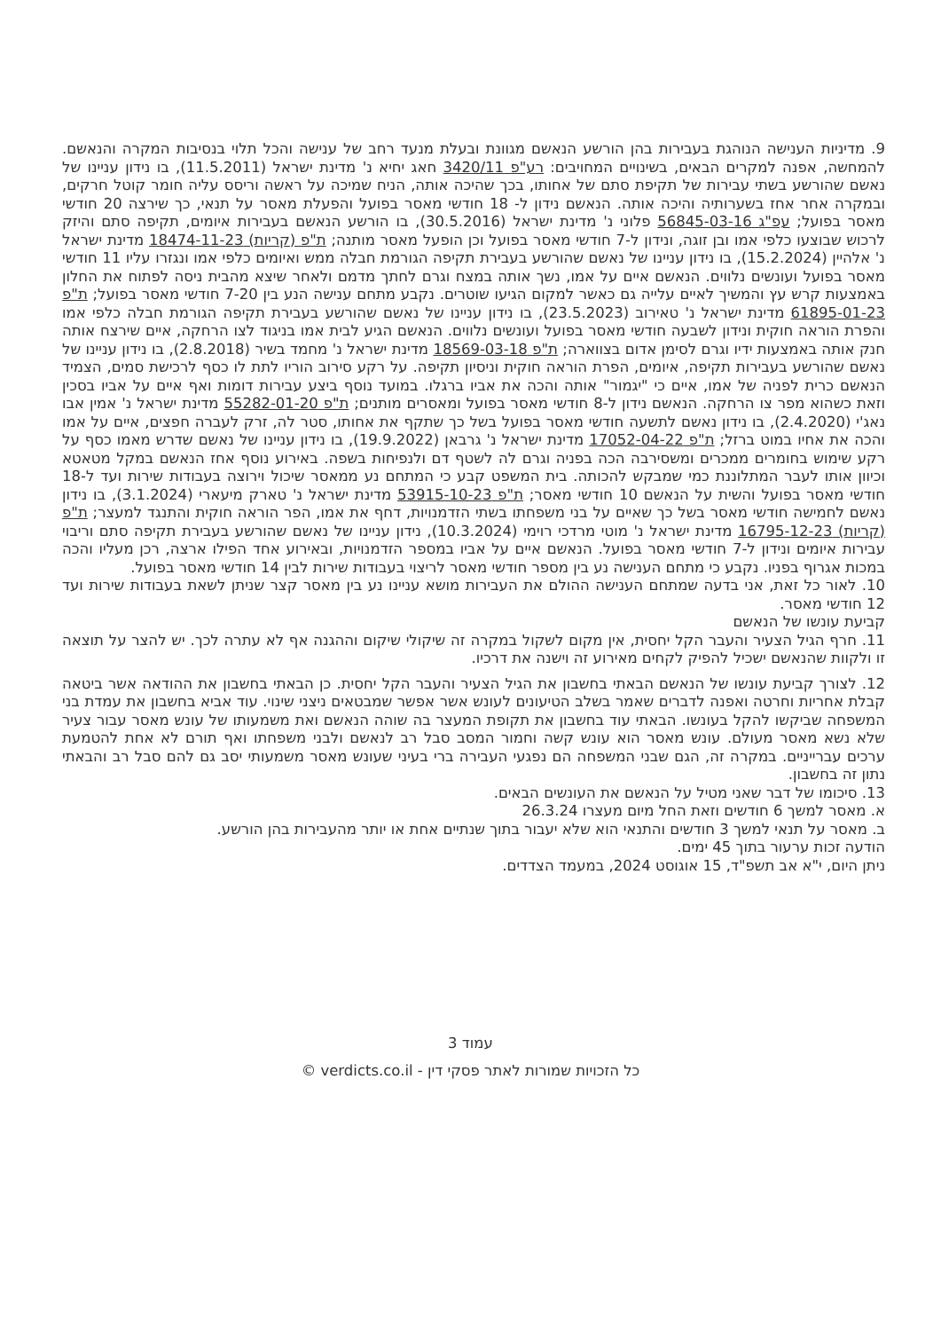9. מדיניות הענישה הנוהגת בעבירות בהן הורשע הנאשם מגוונת ובעלת מנעד רחב של ענישה והכל תלוי בנסיבות המקרה והנאשם. להמחשה, אפנה למקרים הבאים, בשינויים המחויבים: רע"פ 3420/11 חאג יחיא נ' מדינת ישראל (11.5.2011), בו נידון עניינו של נאשם שהורשע בשתי עבירות של תקיפת סתם של אחותו, בכך שהיכה אותה, הניח שמיכה על ראשה וריסס עליה חומר קוטל חרקים, ובמקרה אחר אחז בשערותיה והיכה אותה. הנאשם נידון ל- 18 חודשי מאסר בפועל והפעלת מאסר על תנאי, כך שירצה 20 חודשי מאסר בפועל; עפ"ג 56845-03-16 פלוני נ' מדינת ישראל (30.5.2016), בו הורשע הנאשם בעבירות איומים, תקיפה סתם והיזק לרכוש שבוצעו כלפי אמו ובן זוגה, ונידון ל-7 חודשי מאסר בפועל וכן הופעל מאסר מותנה; ת"פ (קריות) 18474-11-23 מדינת ישראל נ' אלהיין (15.2.2024), בו נידון עניינו של נאשם שהורשע בעבירת תקיפה הגורמת חבלה ממש ואיומים כלפי אמו ונגזרו עליו 11 חודשי מאסר בפועל ועונשים נלווים. הנאשם איים על אמו, נשך אותה במצח וגרם לחתך מדמם ולאחר שיצא מהבית ניסה לפתוח את החלון באמצעות קרש עץ והמשיך לאיים עלייה גם כאשר למקום הגיעו שוטרים. נקבע מתחם ענישה הנע בין 7-20 חודשי מאסר בפועל; ת"פ 61895-01-23 מדינת ישראל נ' טאירוב (23.5.2023), בו נידון עניינו של נאשם שהורשע בעבירת תקיפה הגורמת חבלה כלפי אמו והפרת הוראה חוקית ונידון לשבעה חודשי מאסר בפועל ועונשים נלווים. הנאשם הגיע לבית אמו בניגוד לצו הרחקה, איים שירצח אותה חנק אותה באמצעות ידיו וגרם לסימן אדום בצווארה; ת"פ 18569-03-18 מדינת ישראל נ' מחמד בשיר (2.8.2018), בו נידון עניינו של נאשם שהורשע בעבירות תקיפה, איומים, הפרת הוראה חוקית וניסיון תקיפה. על רקע סירוב הוריו לתת לו כסף לרכישת סמים, הצמיד הנאשם כרית לפניה של אמו, איים כי "יגמור" אותה והכה את אביו ברגלו. במועד נוסף ביצע עבירות דומות ואף איים על אביו בסכין וזאת כשהוא מפר צו הרחקה. הנאשם נידון ל-8 חודשי מאסר בפועל ומאסרים מותנים; ת"פ 55282-01-20 מדינת ישראל נ' אמין אבו נאג'י (2.4.2020), בו נידון נאשם לתשעה חודשי מאסר בפועל בשל כך שתקף את אחותו, סטר לה, זרק לעברה חפצים, איים על אמו והכה את אחיו במוט ברזל; ת"פ 17052-04-22 מדינת ישראל נ' גרבאן (19.9.2022), בו נידון עניינו של נאשם שדרש מאמו כסף על רקע שימוש בחומרים ממכרים ומשסירבה הכה בפניה וגרם לה לשטף דם ולנפיחות בשפה. באירוע נוסף אחז הנאשם במקל מטאטא וכיוון אותו לעבר המתלוננת כמי שמבקש להכותה. בית המשפט קבע כי המתחם נע ממאסר שיכול וירוצה בעבודות שירות ועד ל-18 חודשי מאסר בפועל והשית על הנאשם 10 חודשי מאסר; ת"פ 53915-10-23 מדינת ישראל נ' טארק מיעארי (3.1.2024), בו נידון נאשם לחמישה חודשי מאסר בשל כך שאיים על בני משפחתו בשתי הזדמנויות, דחף את אמו, הפר הוראה חוקית והתנגד למעצר; ת"פ (קריות) 16795-12-23 מדינת ישראל נ' מוטי מרדכי רוימי (10.3.2024), נידון עניינו של נאשם שהורשע בעבירת תקיפה סתם וריבוי עבירות איומים ונידון ל-7 חודשי מאסר בפועל. הנאשם איים על אביו במספר הזדמנויות, ובאירוע אחד הפילו ארצה, רכן מעליו והכה במכות אגרוף בפניו. נקבע כי מתחם הענישה נע בין מספר חודשי מאסר לריצוי בעבודות שירות לבין 14 חודשי מאסר בפועל.
10. לאור כל זאת, אני בדעה שמתחם הענישה ההולם את העבירות מושא עניינו נע בין מאסר קצר שניתן לשאת בעבודות שירות ועד 12 חודשי מאסר.
קביעת עונשו של הנאשם
11. חרף הגיל הצעיר והעבר הקל יחסית, אין מקום לשקול במקרה זה שיקולי שיקום וההגנה אף לא עתרה לכך. יש להצר על תוצאה זו ולקוות שהנאשם ישכיל להפיק לקחים מאירוע זה וישנה את דרכיו.
12. לצורך קביעת עונשו של הנאשם הבאתי בחשבון את הגיל הצעיר והעבר הקל יחסית. כן הבאתי בחשבון את ההודאה אשר ביטאה קבלת אחריות וחרטה ואפנה לדברים שאמר בשלב הטיעונים לעונש אשר אפשר שמבטאים ניצני שינוי. עוד אביא בחשבון את עמדת בני המשפחה שביקשו להקל בעונשו. הבאתי עוד בחשבון את תקופת המעצר בה שוהה הנאשם ואת משמעותו של עונש מאסר עבור צעיר שלא נשא מאסר מעולם. עונש מאסר הוא עונש קשה וחמור המסב סבל רב לנאשם ולבני משפחתו ואף תורם לא אחת להטמעת ערכים עברייניים. במקרה זה, הגם שבני המשפחה הם נפגעי העבירה ברי בעיני שעונש מאסר משמעותי יסב גם להם סבל רב והבאתי נתון זה בחשבון.
13. סיכומו של דבר שאני מטיל על הנאשם את העונשים הבאים.
א. מאסר למשך 6 חודשים וזאת החל מיום מעצרו 26.3.24
ב. מאסר על תנאי למשך 3 חודשים והתנאי הוא שלא יעבור בתוך שנתיים אחת או יותר מהעבירות בהן הורשע.
הודעה זכות ערעור בתוך 45 ימים.
ניתן היום, י"א אב תשפ"ד, 15 אוגוסט 2024, במעמד הצדדים.
עמוד 3
כל הזכויות שמורות לאתר פסקי דין - verdicts.co.il ©